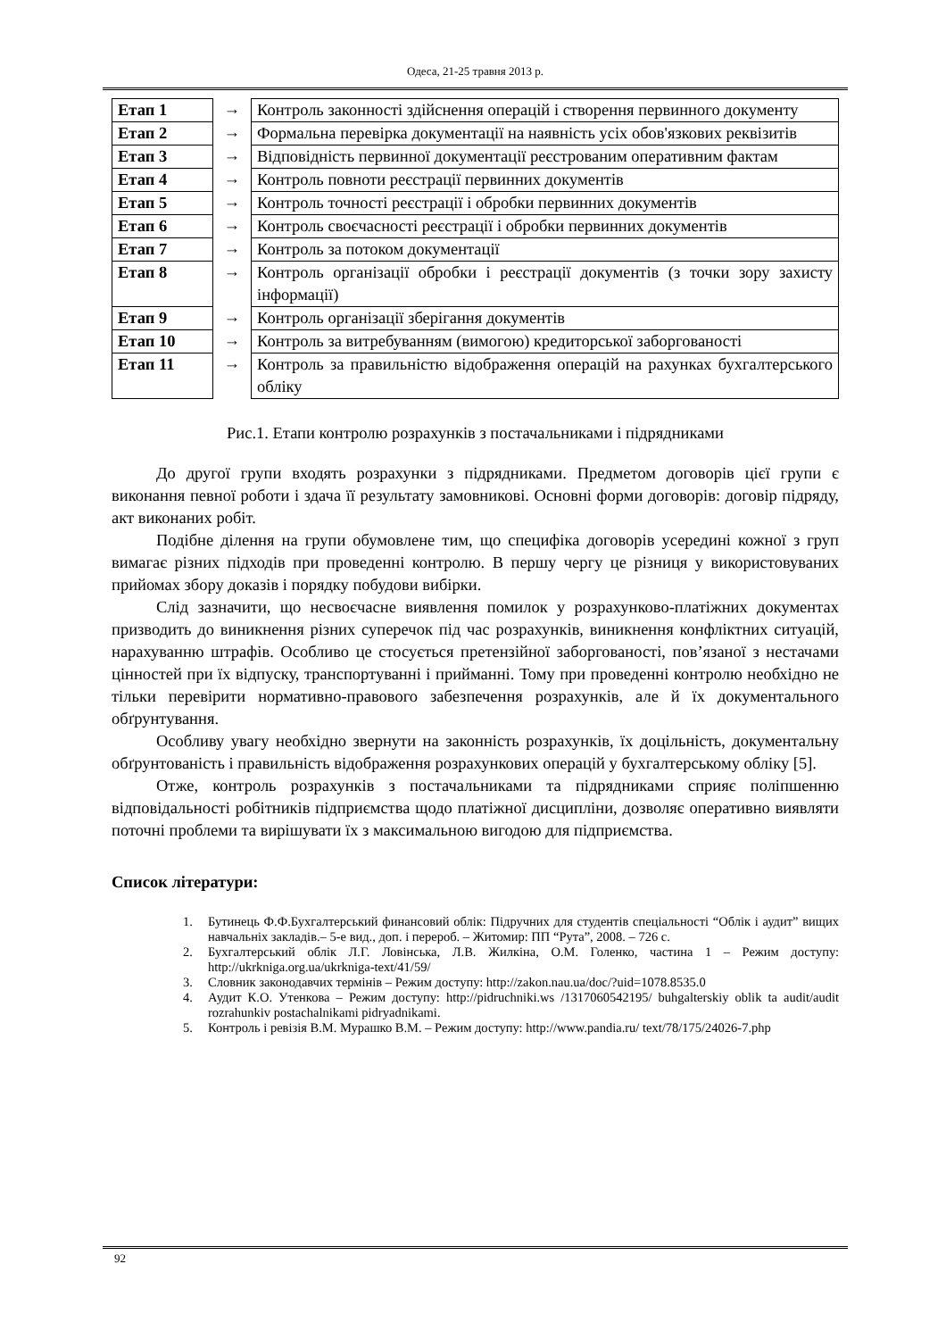Одеса, 21-25 травня 2013 р.
| Етап 1 | → | Контроль законності здійснення операцій і створення первинного документу |
| Етап 2 | → | Формальна перевірка документації на наявність усіх обов'язкових реквізитів |
| Етап 3 | → | Відповідність первинної документації реєстрованим оперативним фактам |
| Етап 4 | → | Контроль повноти реєстрації первинних документів |
| Етап 5 | → | Контроль точності реєстрації і обробки первинних документів |
| Етап 6 | → | Контроль своєчасності реєстрації і обробки первинних документів |
| Етап 7 | → | Контроль за потоком документації |
| Етап 8 | → | Контроль організації обробки і реєстрації документів (з точки зору захисту інформації) |
| Етап 9 | → | Контроль організації зберігання документів |
| Етап 10 | → | Контроль за витребуванням (вимогою) кредиторської заборгованості |
| Етап 11 | → | Контроль за правильністю відображення операцій на рахунках бухгалтерського обліку |
Рис.1. Етапи контролю розрахунків з постачальниками і підрядниками
До другої групи входять розрахунки з підрядниками. Предметом договорів цієї групи є виконання певної роботи і здача її результату замовникові. Основні форми договорів: договір підряду, акт виконаних робіт.
Подібне ділення на групи обумовлене тим, що специфіка договорів усередині кожної з груп вимагає різних підходів при проведенні контролю. В першу чергу це різниця у використовуваних прийомах збору доказів і порядку побудови вибірки.
Слід зазначити, що несвоєчасне виявлення помилок у розрахунково-платіжних документах призводить до виникнення різних суперечок під час розрахунків, виникнення конфліктних ситуацій, нарахуванню штрафів. Особливо це стосується претензійної заборгованості, пов’язаної з нестачами цінностей при їх відпуску, транспортуванні і прийманні. Тому при проведенні контролю необхідно не тільки перевірити нормативно-правового забезпечення розрахунків, але й їх документального обґрунтування.
Особливу увагу необхідно звернути на законність розрахунків, їх доцільність, документальну обґрунтованість і правильність відображення розрахункових операцій у бухгалтерському обліку [5].
Отже, контроль розрахунків з постачальниками та підрядниками сприяє поліпшенню відповідальності робітників підприємства щодо платіжної дисципліни, дозволяє оперативно виявляти поточні проблеми та вирішувати їх з максимальною вигодою для підприємства.
Список літератури:
1. Бутинець Ф.Ф.Бухгалтерський финансовий облік: Підручних для студентів спеціальності “Облік і аудит” вищих навчальніх закладів.– 5-е вид., доп. і перероб. – Житомир: ПП “Рута”, 2008. – 726 с.
2. Бухгалтерський облік Л.Г. Ловінська, Л.В. Жилкіна, О.М. Голенко, частина 1 – Режим доступу: http://ukrkniga.org.ua/ukrkniga-text/41/59/
3. Словник законодавчих термінів – Режим доступу: http://zakon.nau.ua/doc/?uid=1078.8535.0
4. Аудит К.О. Утенкова – Режим доступу: http://pidruchniki.ws /1317060542195/ buhgalterskiy oblik ta audit/audit rozrahunkiv postachalnikami pidryadnikami.
5. Контроль і ревізія В.М. Мурашко В.М. – Режим доступу: http://www.pandia.ru/ text/78/175/24026-7.php
92